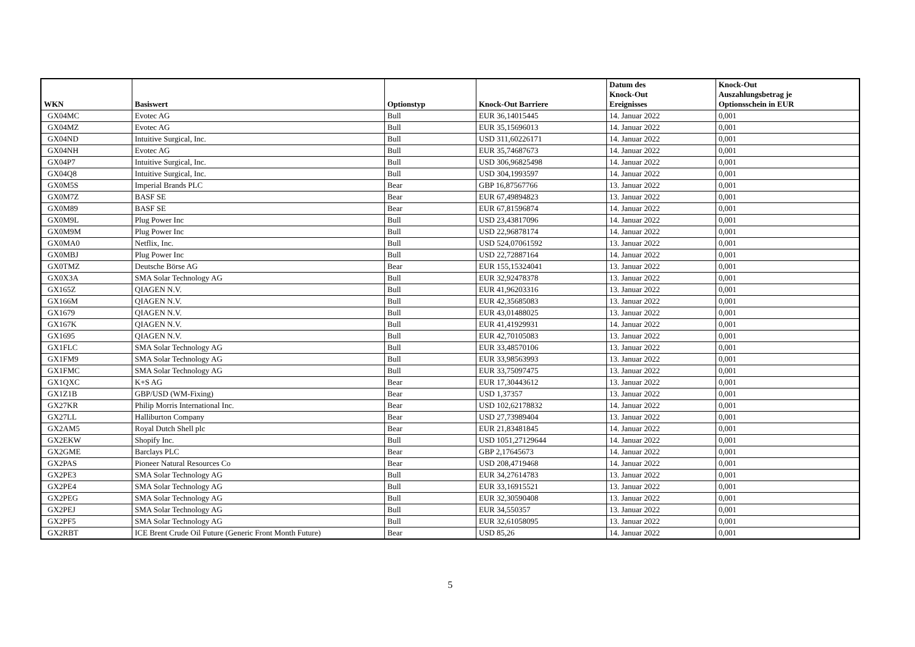| WKN | Basiswert | Optionstyp | Knock-Out Barriere | Datum des Knock-Out Ereignisses | Knock-Out Auszahlungsbetrag je Optionsschein in EUR |
| --- | --- | --- | --- | --- | --- |
| GX04MC | Evotec AG | Bull | EUR 36,14015445 | 14. Januar 2022 | 0,001 |
| GX04MZ | Evotec AG | Bull | EUR 35,15696013 | 14. Januar 2022 | 0,001 |
| GX04ND | Intuitive Surgical, Inc. | Bull | USD 311,60226171 | 14. Januar 2022 | 0,001 |
| GX04NH | Evotec AG | Bull | EUR 35,74687673 | 14. Januar 2022 | 0,001 |
| GX04P7 | Intuitive Surgical, Inc. | Bull | USD 306,96825498 | 14. Januar 2022 | 0,001 |
| GX04Q8 | Intuitive Surgical, Inc. | Bull | USD 304,1993597 | 14. Januar 2022 | 0,001 |
| GX0M5S | Imperial Brands PLC | Bear | GBP 16,87567766 | 13. Januar 2022 | 0,001 |
| GX0M7Z | BASF SE | Bear | EUR 67,49894823 | 13. Januar 2022 | 0,001 |
| GX0M89 | BASF SE | Bear | EUR 67,81596874 | 14. Januar 2022 | 0,001 |
| GX0M9L | Plug Power Inc | Bull | USD 23,43817096 | 14. Januar 2022 | 0,001 |
| GX0M9M | Plug Power Inc | Bull | USD 22,96878174 | 14. Januar 2022 | 0,001 |
| GX0MA0 | Netflix, Inc. | Bull | USD 524,07061592 | 13. Januar 2022 | 0,001 |
| GX0MBJ | Plug Power Inc | Bull | USD 22,72887164 | 14. Januar 2022 | 0,001 |
| GX0TMZ | Deutsche Börse AG | Bear | EUR 155,15324041 | 13. Januar 2022 | 0,001 |
| GX0X3A | SMA Solar Technology AG | Bull | EUR 32,92478378 | 13. Januar 2022 | 0,001 |
| GX165Z | QIAGEN N.V. | Bull | EUR 41,96203316 | 13. Januar 2022 | 0,001 |
| GX166M | QIAGEN N.V. | Bull | EUR 42,35685083 | 13. Januar 2022 | 0,001 |
| GX1679 | QIAGEN N.V. | Bull | EUR 43,01488025 | 13. Januar 2022 | 0,001 |
| GX167K | QIAGEN N.V. | Bull | EUR 41,41929931 | 14. Januar 2022 | 0,001 |
| GX1695 | QIAGEN N.V. | Bull | EUR 42,70105083 | 13. Januar 2022 | 0,001 |
| GX1FLC | SMA Solar Technology AG | Bull | EUR 33,48570106 | 13. Januar 2022 | 0,001 |
| GX1FM9 | SMA Solar Technology AG | Bull | EUR 33,98563993 | 13. Januar 2022 | 0,001 |
| GX1FMC | SMA Solar Technology AG | Bull | EUR 33,75097475 | 13. Januar 2022 | 0,001 |
| GX1QXC | K+S AG | Bear | EUR 17,30443612 | 13. Januar 2022 | 0,001 |
| GX1Z1B | GBP/USD (WM-Fixing) | Bear | USD 1,37357 | 13. Januar 2022 | 0,001 |
| GX27KR | Philip Morris International Inc. | Bear | USD 102,62178832 | 14. Januar 2022 | 0,001 |
| GX27LL | Halliburton Company | Bear | USD 27,73989404 | 13. Januar 2022 | 0,001 |
| GX2AM5 | Royal Dutch Shell plc | Bear | EUR 21,83481845 | 14. Januar 2022 | 0,001 |
| GX2EKW | Shopify Inc. | Bull | USD 1051,27129644 | 14. Januar 2022 | 0,001 |
| GX2GME | Barclays PLC | Bear | GBP 2,17645673 | 14. Januar 2022 | 0,001 |
| GX2PAS | Pioneer Natural Resources Co | Bear | USD 208,4719468 | 14. Januar 2022 | 0,001 |
| GX2PE3 | SMA Solar Technology AG | Bull | EUR 34,27614783 | 13. Januar 2022 | 0,001 |
| GX2PE4 | SMA Solar Technology AG | Bull | EUR 33,16915521 | 13. Januar 2022 | 0,001 |
| GX2PEG | SMA Solar Technology AG | Bull | EUR 32,30590408 | 13. Januar 2022 | 0,001 |
| GX2PEJ | SMA Solar Technology AG | Bull | EUR 34,550357 | 13. Januar 2022 | 0,001 |
| GX2PF5 | SMA Solar Technology AG | Bull | EUR 32,61058095 | 13. Januar 2022 | 0,001 |
| GX2RBT | ICE Brent Crude Oil Future (Generic Front Month Future) | Bear | USD 85,26 | 14. Januar 2022 | 0,001 |
5